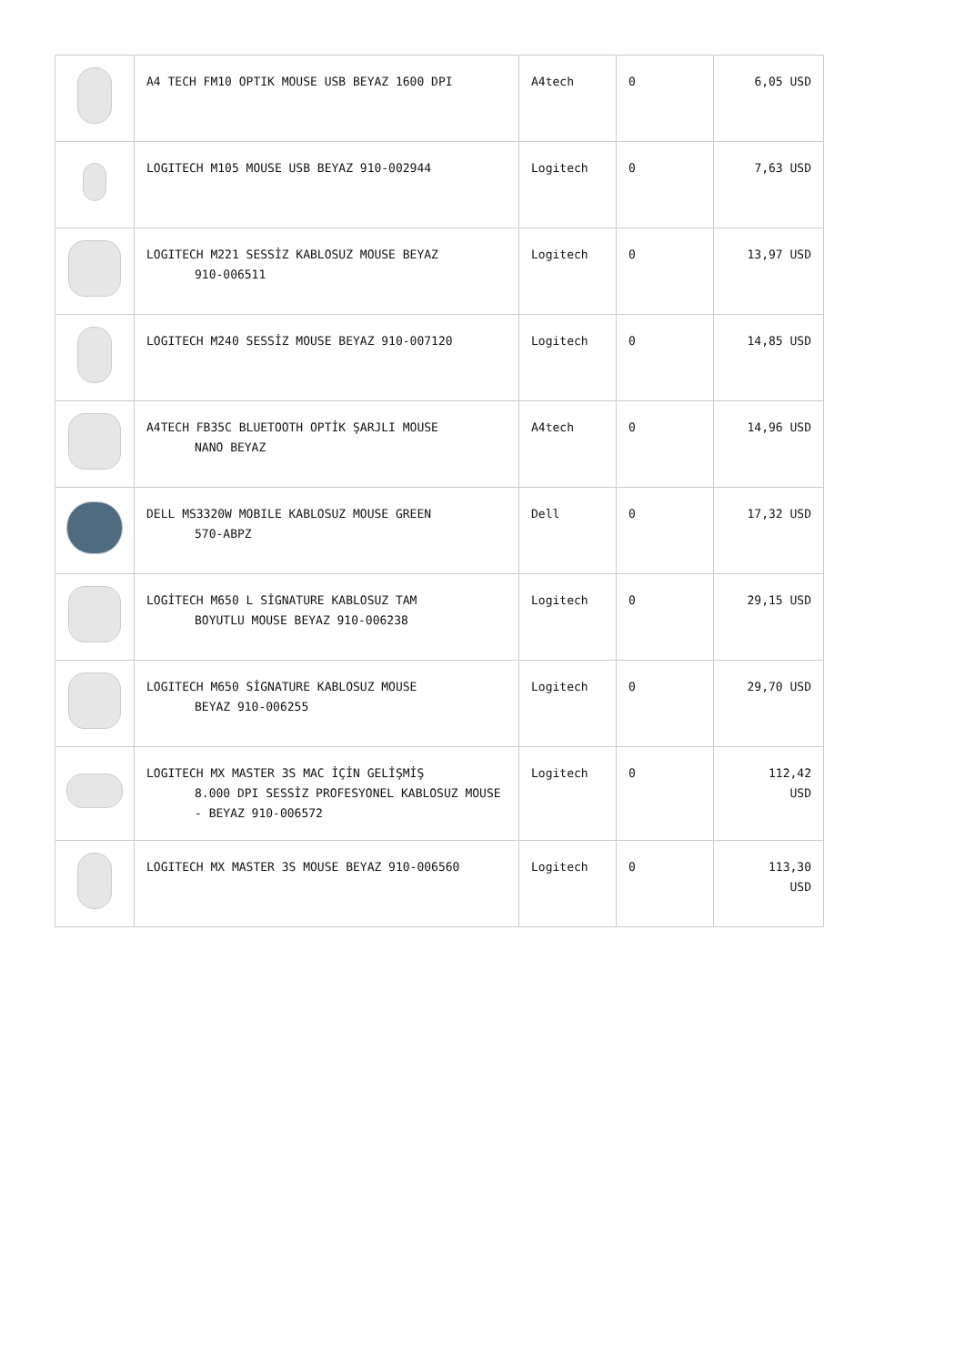| | A4 TECH FM10 OPTIK MOUSE USB BEYAZ 1600 DPI | A4tech | 0 | 6,05 USD |
| | LOGITECH M105 MOUSE USB BEYAZ 910-002944 | Logitech | 0 | 7,63 USD |
| | LOGITECH M221 SESSİZ KABLOSUZ MOUSE BEYAZ 910-006511 | Logitech | 0 | 13,97 USD |
| | LOGITECH M240 SESSİZ MOUSE BEYAZ 910-007120 | Logitech | 0 | 14,85 USD |
| | A4TECH FB35C BLUETOOTH OPTİK ŞARJLI MOUSE NANO BEYAZ | A4tech | 0 | 14,96 USD |
| | DELL MS3320W MOBILE KABLOSUZ MOUSE GREEN 570-ABPZ | Dell | 0 | 17,32 USD |
| | LOGİTECH M650 L SİGNATURE KABLOSUZ TAM BOYUTLU MOUSE BEYAZ 910-006238 | Logitech | 0 | 29,15 USD |
| | LOGITECH M650 SİGNATURE KABLOSUZ MOUSE BEYAZ 910-006255 | Logitech | 0 | 29,70 USD |
| | LOGITECH MX MASTER 3S MAC İÇİN GELİŞMİŞ 8.000 DPI SESSİZ PROFESYONEL KABLOSUZ MOUSE - BEYAZ 910-006572 | Logitech | 0 | 112,42 USD |
| | LOGITECH MX MASTER 3S MOUSE BEYAZ 910-006560 | Logitech | 0 | 113,30 USD |